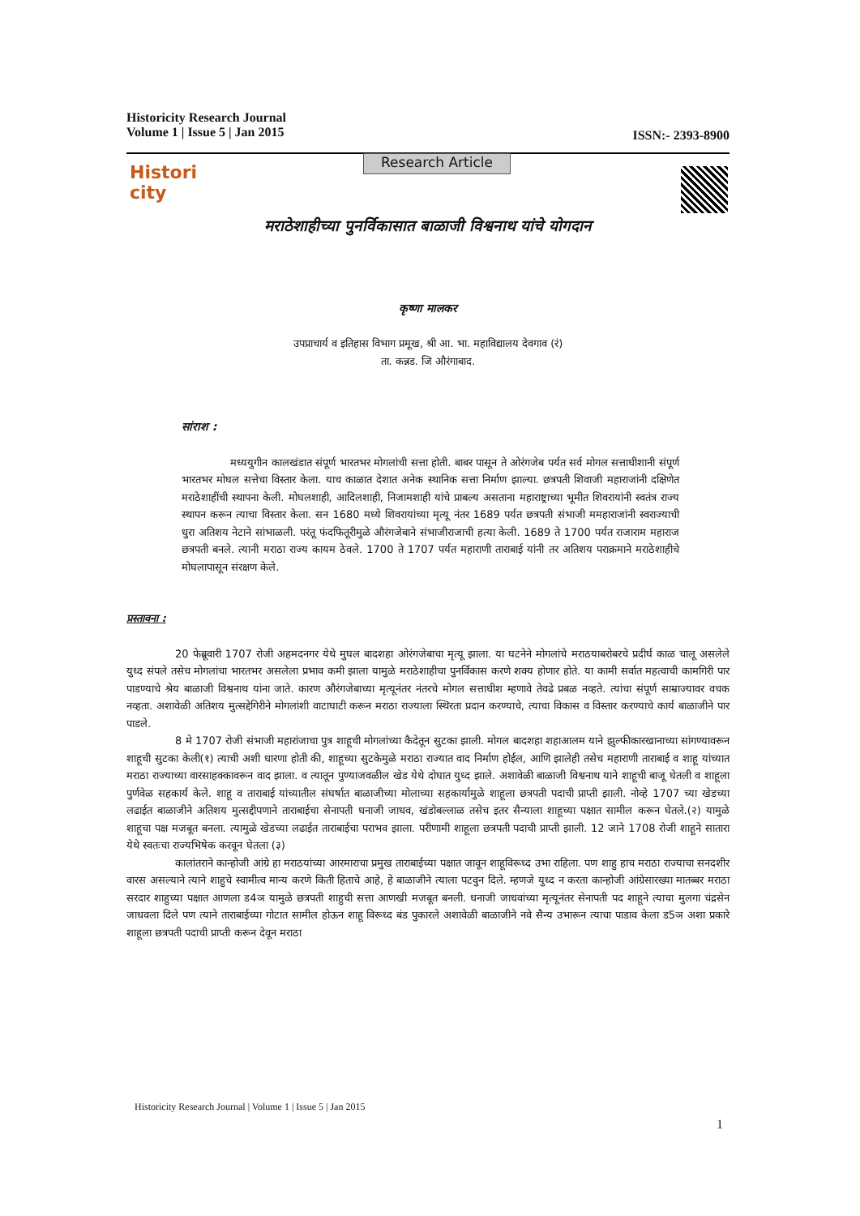ISSN:- 2393-8900 Historicity Research Journal
Volume 1 | Issue 5 | Jan 2015
Research Article
Histori city
मराठेशाहीच्या पुनर्विकासात बाळाजी विश्वनाथ यांचे योगदान
कृष्णा मालकर
उपप्राचार्य व इतिहास विभाग प्रमूख, श्री आ. भा. महाविद्यालय देवगाव (रं)
ता. कन्नड. जि औरंगाबाद.
सांराश :
मध्ययुगीन कालखंडात संपूर्ण भारतभर मोगलांची सत्ता होती. बाबर पासून ते ओरंगजेब पर्यत सर्व मोगल सत्ताधीशानी संपूर्ण भारतभर मोघल सत्तेचा विस्तार केला. याच काळात देशात अनेक स्थानिक सत्ता निर्माण झाल्या. छत्रपती शिवाजी महाराजांनी दक्षिणेत मराठेशाहींची स्थापना केली. मोघलशाही, आदिलशाही, निजामशाही यांचे प्राबल्य असताना महाराष्ट्राच्या भूमीत शिवरायांनी स्वतंत्र राज्य स्थापन करून त्याचा विस्तार केला. सन 1680 मध्ये शिवरायांच्या मृत्यू नंतर 1689 पर्यत छत्रपती संभाजी ममहाराजांनी स्वराज्याची धुरा अतिशय नेटाने सांभाळली. परंतू फंदफितूरीमुळे औरंगजेबाने संभाजीराजाची हत्या केली. 1689 ते 1700 पर्यत राजाराम महाराज छत्रपती बनले. त्यानी मराठा राज्य कायम ठेवले. 1700 ते 1707 पर्यत महाराणी ताराबाई यांनी तर अतिशय पराक्रमाने मराठेशाहीचे मोघलापासून संरक्षण केले.
प्रस्तावना :
20 फेब्रूवारी 1707 रोजी अहमदनगर येथे मुघल बादशहा ओरंगजेबाचा मृत्यू झाला. या घटनेने मोगलांचे मराठयाबरोबरचे प्रदीर्घ काळ चालू असलेले युध्द संपले तसेच मोगलांचा भारतभर असलेला प्रभाव कमी झाला यामुळे मराठेशाहीचा पुनर्विकास करणे शक्य होणार होते. या कामी सर्वात महत्वाची कामगिरी पार पाडण्याचे श्रेय बाळाजी विश्वनाथ यांना जाते. कारण औरंगजेबाच्या मृत्यूनंतर नंतरचे मोगल सत्ताधीश म्हणावे तेवढे प्रबळ नव्हते. त्यांचा संपूर्ण साम्राज्यावर वचक नव्हता. अशावेळी अतिशय मुत्सद्देगिरीने मोगलांशी वाटाघाटी करून मराठा राज्याला स्थिरता प्रदान करण्याचे, त्याचा विकास व विस्तार करण्याचे कार्य बाळाजीने पार पाडले.
8 मे 1707 रोजी संभाजी महारांजाचा पुत्र शाहूची मोगलांच्या कैदेतून सुटका झाली. मोगल बादशहा शहाआलम याने झुल्फीकारखानाच्या सांगण्यावरून शाहूची सुटका केली(१) त्याची अशी धारणा होती की, शाहूच्या सुटकेमुळे मराठा राज्यात वाद निर्माण होईल, आणि झालेही तसेच महाराणी ताराबाई व शाहू यांच्यात मराठा राज्याच्या वारसाहक्कावरून वाद झाला. व त्यातून पुण्याजवळील खेड येथे दोघात युध्द झाले. अशावेळी बाळाजी विश्वनाथ याने शाहूची बाजू घेतली व शाहूला पुर्णवेळ सहकार्य केले. शाहू व ताराबाई यांच्यातील संघर्षात बाळाजीच्या मोलाच्या सहकार्यामुळे शाहूला छत्रपती पदाची प्राप्ती झाली. नोव्हे 1707 च्या खेडच्या लढाईत बाळाजीने अतिशय मुत्सद्दीपणाने ताराबाईचा सेनापती धनाजी जाधव, खंडोबल्लाळ तसेच इतर सैन्याला शाहूच्या पक्षात सामील करून घेतले.(२) यामुळे शाहूचा पक्ष मजबूत बनला. त्यामुळे खेडच्या लढाईत ताराबाईचा पराभव झाला. परीणामी शाहूला छत्रपती पदाची प्राप्ती झाली. 12 जाने 1708 रोजी शाहूने सातारा येथे स्वतःचा राज्यभिषेक करवून घेतला (३)
कालांतराने कान्होजी आंग्रे हा मराठयांच्या आरमाराचा प्रमुख ताराबाईच्या पक्षात जावून शाहूविरूध्द उभा राहिला. पण शाहु हाच मराठा राज्याचा सनदशीर वारस असल्याने त्याने शाहुचे स्वामीत्व मान्य करणे किती हिताचे आहे, हे बाळाजीने त्याला पटवुन दिले. म्हणजे युध्द न करता कान्होजी आंग्रेसारख्या मातब्बर मराठा सरदार शाहुच्या पक्षात आणला ड4ञ यामुळे छत्रपती शाहुची सत्ता आणखी मजबूत बनली. धनाजी जाधवांच्या मृत्यूनंतर सेनापती पद शाहूने त्याचा मुलगा चंद्रसेन जाधवला दिले पण त्याने ताराबाईच्या गोटात सामील होऊन शाहू विरूध्द बंड पुकारले अशावेळी बाळाजीने नवे सैन्य उभारून त्याचा पाडाव केला ड5ञ अशा प्रकारे शाहूला छत्रपती पदाची प्राप्ती करून देवून मराठा
Historicity Research Journal | Volume 1 | Issue 5 | Jan 2015
1